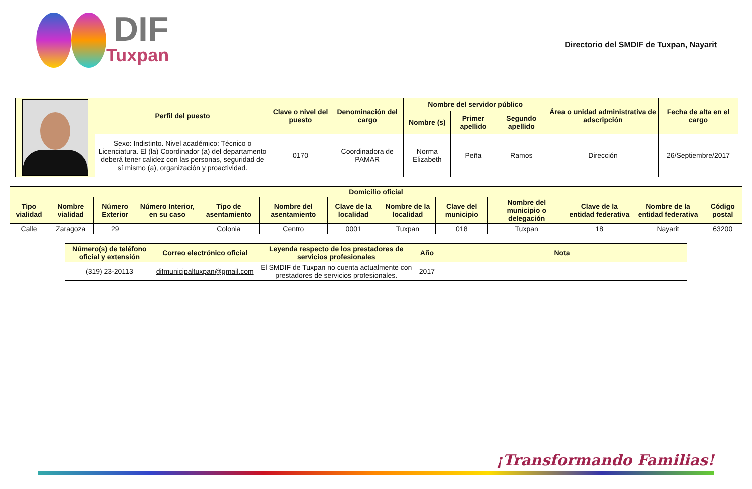DIF
Tuxpan
Directorio del SMDIF de Tuxpan, Nayarit
| | Perfil del puesto | Clave o nivel del puesto | Denominación del cargo | Nombre del servidor público | | | Área o unidad administrativa de adscripción | Fecha de alta en el cargo |
| --- | --- | --- | --- | --- | --- | --- | --- | --- |
| | | | | Nombre (s) | Primer apellido | Segundo apellido | | |
| | Sexo: Indistinto. Nivel académico: Técnico o Licenciatura. El (la) Coordinador (a) del departamento deberá tener calidez con las personas, seguridad de sí mismo (a), organización y proactividad. | 0170 | Coordinadora de PAMAR | Norma Elizabeth | Peña | Ramos | Dirección | 26/Septiembre/2017 |
| Domicilio oficial | | | | | | | | | | | | |
| --- | --- | --- | --- | --- | --- | --- | --- | --- | --- | --- | --- | --- |
| Tipo vialidad | Nombre vialidad | Número Exterior | Número Interior, en su caso | Tipo de asentamiento | Nombre del asentamiento | Clave de la localidad | Nombre de la localidad | Clave del municipio | Nombre del municipio o delegación | Clave de la entidad federativa | Nombre de la entidad federativa | Código postal |
| Calle | Zaragoza | 29 | | Colonia | Centro | 0001 | Tuxpan | 018 | Tuxpan | 18 | Nayarit | 63200 |
| Número(s) de teléfono oficial y extensión | Correo electrónico oficial | Leyenda respecto de los prestadores de servicios profesionales | Año | Nota |
| --- | --- | --- | --- | --- |
| (319) 23-20113 | difmunicipaltuxpan@gmail.com | El SMDIF de Tuxpan no cuenta actualmente con prestadores de servicios profesionales. | 2017 | |
¡Transformando Familias!